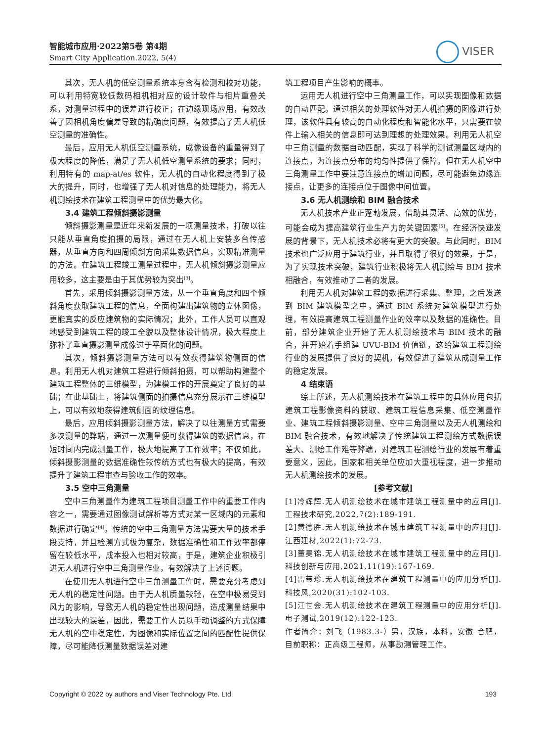智能城市应用·2022第5卷 第4期
Smart City Application.2022, 5(4)
VISER
其次，无人机的低空测量系统本身含有检测和校对功能，可以利用特宽较低数码相机相对应的设计软件与相片重叠关系，对测量过程中的误差进行校正；在边缘现场应用，有效改善了因相机角度偏差导致的精确度问题，有效提高了无人机低空测量的准确性。
最后，应用无人机低空测量系统，成像设备的重量得到了极大程度的降低，满足了无人机低空测量系统的要求；同时，利用特有的 map-at/es 软件，无人机的自动化程度得到了极大的提升，同时，也增强了无人机对信息的处理能力，将无人机测绘技术在建筑工程测量中的优势最大化。
3.4 建筑工程倾斜摄影测量
倾斜摄影测量是近年来新发展的一项测量技术，打破以往只能从垂直角度拍摄的局限，通过在无人机上安装多台传感器，从垂直方向和四周倾斜方向采集数据信息，实现精准测量的方法。在建筑工程竣工测量过程中，无人机倾斜摄影测量应用较多，这主要是由于其优势较为突出<sup>[3]</sup>。
首先，采用倾斜摄影测量方法，从一个垂直角度和四个倾斜角度获取建筑工程的信息，全面构建出建筑物的立体图像，更能真实的反应建筑物的实际情况；此外，工作人员可以直观地感受到建筑工程的竣工全貌以及整体设计情况，极大程度上弥补了垂直摄影测量成像过于平面化的问题。
其次，倾斜摄影测量方法可以有效获得建筑物侧面的信息。利用无人机对建筑工程进行倾斜拍摄，可以帮助构建整个建筑工程整体的三维模型，为建模工作的开展奠定了良好的基础；在此基础上，将建筑侧面的拍摄信息充分展示在三维模型上，可以有效地获得建筑侧面的纹理信息。
最后，应用倾斜摄影测量方法，解决了以往测量方式需要多次测量的弊端，通过一次测量便可获得建筑的数据信息，在短时间内完成测量工作，极大地提高了工作效率；不仅如此，倾斜摄影测量的数据准确性较传统方式也有极大的提高，有效提升了建筑工程审查与验收工作的效率。
3.5 空中三角测量
空中三角测量作为建筑工程项目测量工作中的重要工作内容之一，需要通过图像测试解析等方式对某一区域内的元素和数据进行确定<sup>[4]</sup>。传统的空中三角测量方法需要大量的技术手段支持，并且检测方式极为复杂，数据准确性和工作效率都停留在较低水平，成本投入也相对较高，于是，建筑企业积极引进无人机进行空中三角测量作业，有效解决了上述问题。
在使用无人机进行空中三角测量工作时，需要充分考虑到无人机的稳定性问题。由于无人机质量较轻，在空中极易受到风力的影响，导致无人机的稳定性出现问题，造成测量结果中出现较大的误差，因此，需要工作人员以手动调整的方式保障无人机的空中稳定性，为图像和实际位置之间的匹配性提供保障，尽可能降低测量数据误差对建
筑工程项目产生影响的概率。
运用无人机进行空中三角测量工作，可以实现图像和数据的自动匹配。通过相关的处理软件对无人机拍摄的图像进行处理，该软件具有较高的自动化程度和智能化水平，只需要在软件上输入相关的信息即可达到理想的处理效果。利用无人机空中三角测量的数据自动匹配，实现了科学的测试测量区域内的连接点，为连接点分布的均匀性提供了保障。但在无人机空中三角测量工作中要注意连接点的增加问题，尽可能避免边缘连接点，让更多的连接点位于图像中间位置。
3.6 无人机测绘和 BIM 融合技术
无人机技术产业正蓬勃发展，借助其灵活、高效的优势，可能会成为提高建筑行业生产力的关键因素<sup>[5]</sup>。在经济快速发展的背景下，无人机技术必将有更大的突破。与此同时，BIM 技术也广泛应用于建筑行业，并且取得了很好的效果，于是，为了实现技术突破，建筑行业积极将无人机测绘与 BIM 技术相融合，有效推动了二者的发展。
利用无人机对建筑工程的数据进行采集、整理，之后发送到 BIM 建筑模型之中，通过 BIM 系统对建筑模型进行处理，有效提高建筑工程测量作业的效率以及数据的准确性。目前，部分建筑企业开始了无人机测绘技术与 BIM 技术的融合，并开始着手组建 UVU-BIM 价值链，这给建筑工程测绘行业的发展提供了良好的契机，有效促进了建筑从成测量工作的稳定发展。
4 结束语
综上所述，无人机测绘技术在建筑工程中的具体应用包括建筑工程影像资料的获取、建筑工程信息采集、低空测量作业、建筑工程倾斜摄影测量、空中三角测量以及无人机测绘和 BIM 融合技术，有效地解决了传统建筑工程测绘方式数据误差大、测绘工作难等弊端，对建筑工程测绘行业的发展有着重要意义，因此，国家和相关单位应加大重视程度，进一步推动无人机测绘技术的发展。
[参考文献]
[1]冷辉辉.无人机测绘技术在城市建筑工程测量中的应用[J].工程技术研究,2022,7(2):189-191.
[2]黄德胜.无人机测绘技术在城市建筑工程测量中的应用[J].江西建材,2022(1):72-73.
[3]董昊锦.无人机测绘技术在城市建筑工程测量中的应用[J].科技创新与应用,2021,11(19):167-169.
[4]雷带珍.无人机测绘技术在建筑工程测量中的应用分析[J].科技风,2020(31):102-103.
[5]江世会.无人机测绘技术在建筑工程测量中的应用分析[J].电子测试,2019(12):122-123.
作者简介：刘飞（1983.3-）男，汉族，本科，安徽 合肥，目前职称：正高级工程师，从事勘测管理工作。
Copyright © 2022 by authors and Viser Technology Pte. Ltd. 193